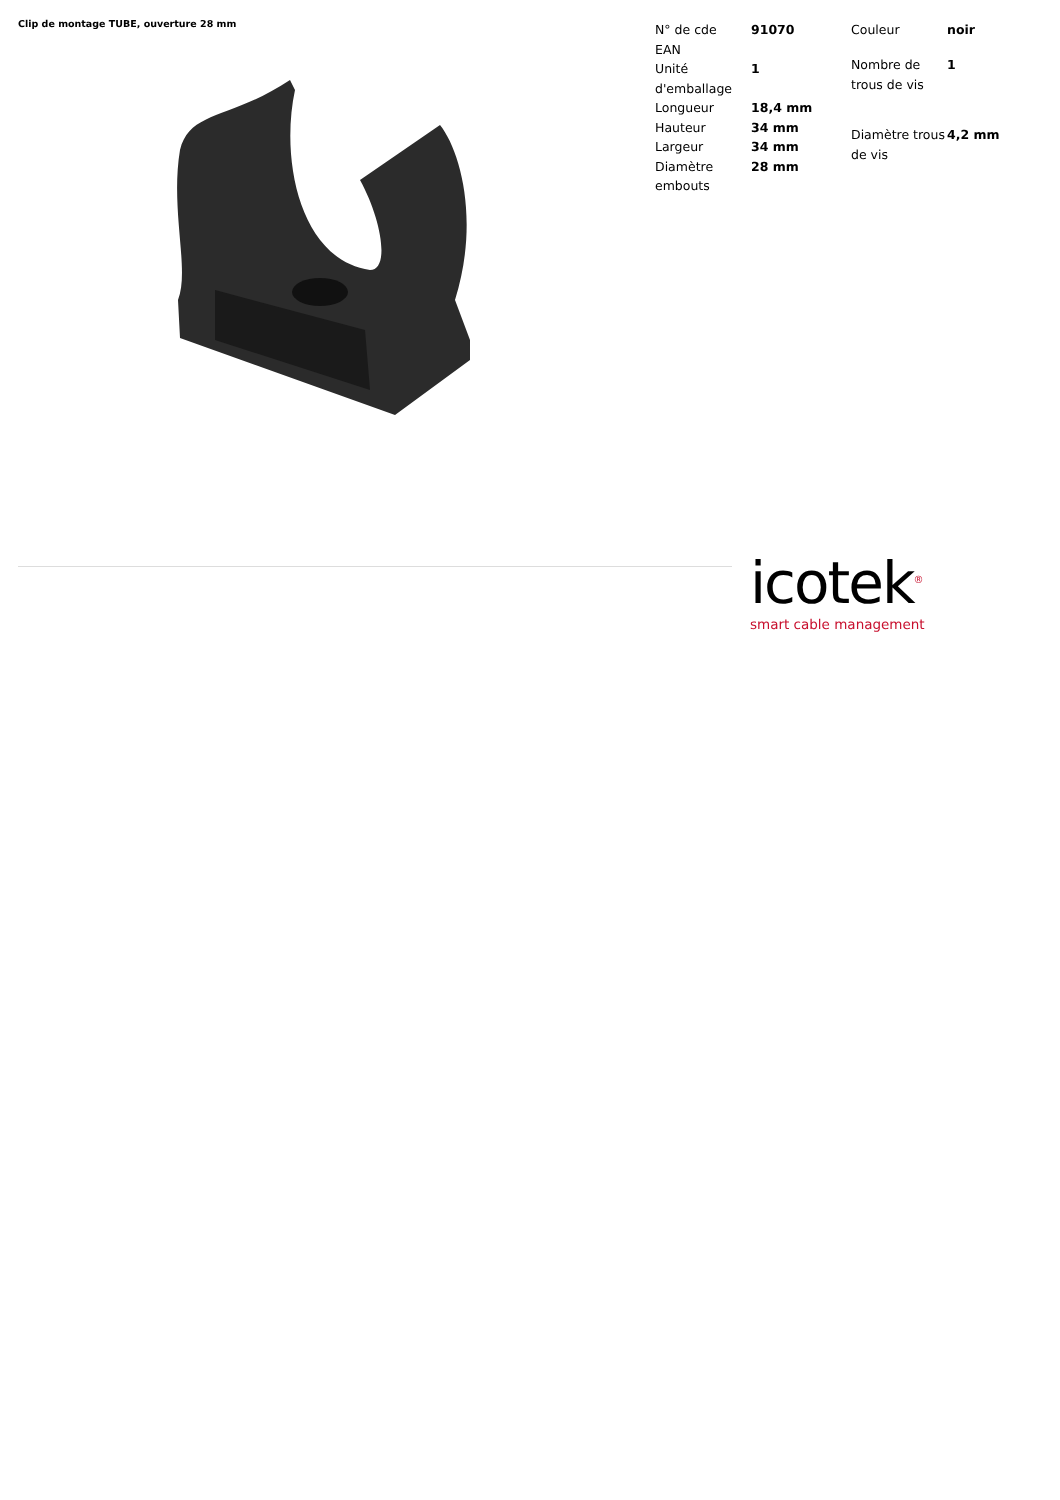Clip de montage TUBE, ouverture 28 mm
| N° de cde | 91070 |
| EAN | |
| Unité d'emballage | 1 |
| Longueur | 18,4 mm |
| Hauteur | 34 mm |
| Largeur | 34 mm |
| Diamètre embouts | 28 mm |
| Couleur | noir |
| Nombre de trous de vis | 1 |
| Diamètre trous de vis | 4,2 mm |
icotek<sup>®</sup>
smart cable management